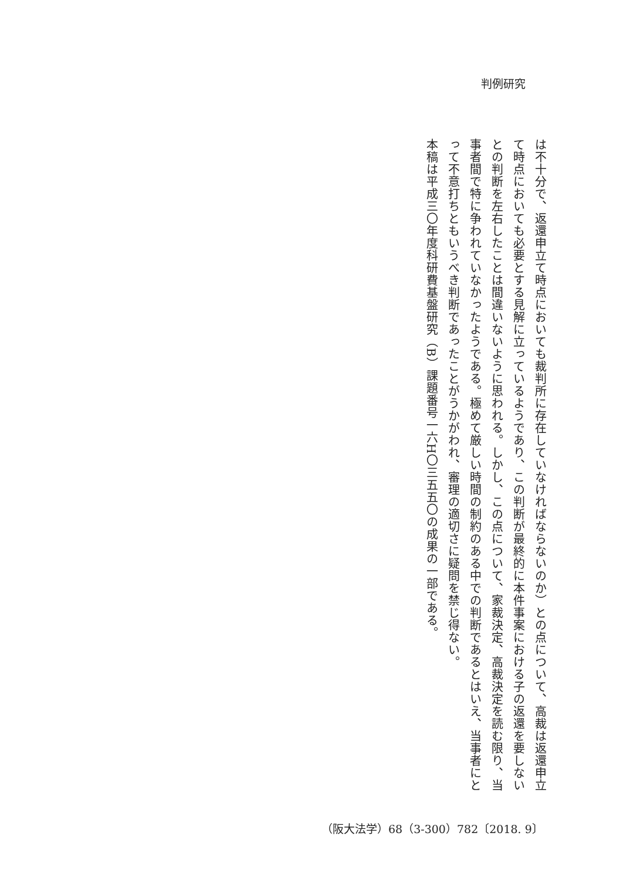判例研究
は不十分で、返還申立て時点においても裁判所に存在していなければならないのか）との点について、高裁は返還申立て時点においても必要とする見解に立っているようであり、この判断が最終的に本件事案における子の返還を要しないとの判断を左右したことは間違いないように思われる。しかし、この点について、家裁決定、高裁決定を読む限り、当事者間で特に争われていなかったようである。極めて厳しい時間の制約のある中での判断であるとはいえ、当事者にとって不意打ちともいうべき判断であったことがうかがわれ、審理の適切さに疑問を禁じ得ない。
本稿は平成三〇年度科研費基盤研究（B）課題番号一六H〇三五五〇の成果の一部である。
（阪大法学）68（3-300）782〔2018. 9〕